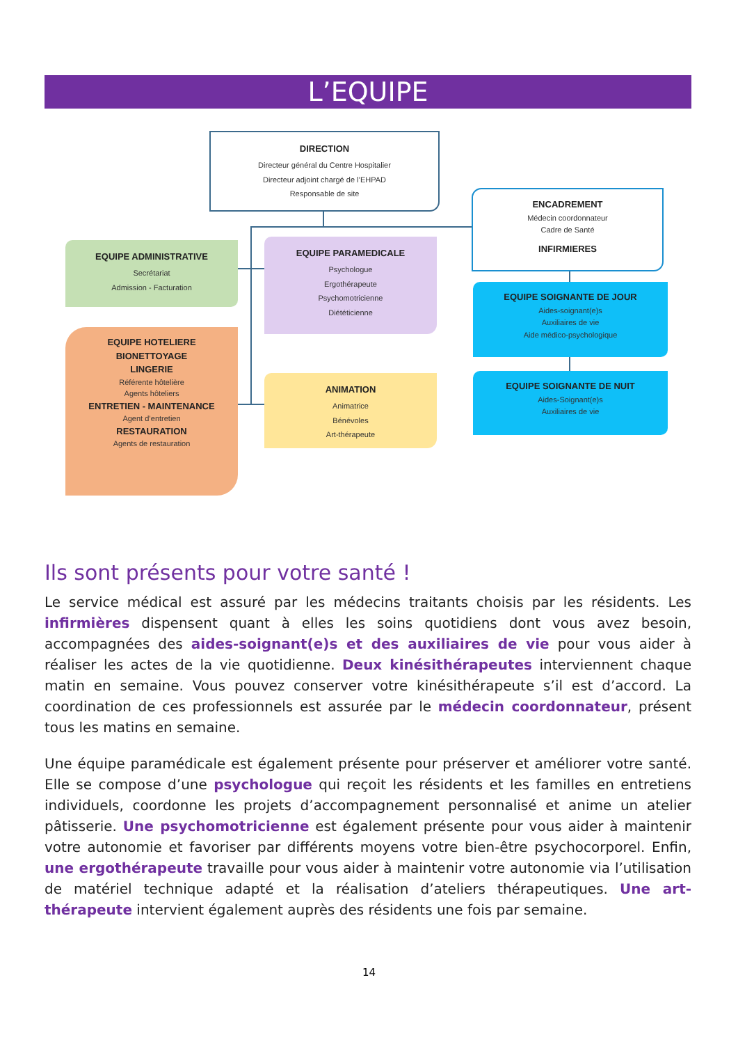L’EQUIPE
DIRECTION
Directeur général du Centre Hospitalier
Directeur adjoint chargé de l’EHPAD
Responsable de site
ENCADREMENT
Médecin coordonnateur
Cadre de Santé
INFIRMIERES
EQUIPE ADMINISTRATIVE
Secrétariat
Admission - Facturation
EQUIPE PARAMEDICALE
Psychologue
Ergothérapeute
Psychomotricienne
Diététicienne
EQUIPE SOIGNANTE DE JOUR
Aides-soignant(e)s
Auxiliaires de vie
Aide médico-psychologique
EQUIPE SOIGNANTE DE NUIT
Aides-Soignant(e)s
Auxiliaires de vie
EQUIPE HOTELIERE
BIONETTOYAGE
LINGERIE
Référente hôtelière
Agents hôteliers
ENTRETIEN - MAINTENANCE
Agent d’entretien
RESTAURATION
Agents de restauration
ANIMATION
Animatrice
Bénévoles
Art-thérapeute
Ils sont présents pour votre santé !
Le service médical est assuré par les médecins traitants choisis par les résidents. Les infirmières dispensent quant à elles les soins quotidiens dont vous avez besoin, accompagnées des aides-soignant(e)s et des auxiliaires de vie pour vous aider à réaliser les actes de la vie quotidienne. Deux kinésithérapeutes interviennent chaque matin en semaine. Vous pouvez conserver votre kinésithérapeute s’il est d’accord. La coordination de ces professionnels est assurée par le médecin coordonnateur, présent tous les matins en semaine.
Une équipe paramédicale est également présente pour préserver et améliorer votre santé. Elle se compose d’une psychologue qui reçoit les résidents et les familles en entretiens individuels, coordonne les projets d’accompagnement personnalisé et anime un atelier pâtisserie. Une psychomotricienne est également présente pour vous aider à maintenir votre autonomie et favoriser par différents moyens votre bien-être psychocorporel. Enfin, une ergothérapeute travaille pour vous aider à maintenir votre autonomie via l’utilisation de matériel technique adapté et la réalisation d’ateliers thérapeutiques. Une art-thérapeute intervient également auprès des résidents une fois par semaine.
14